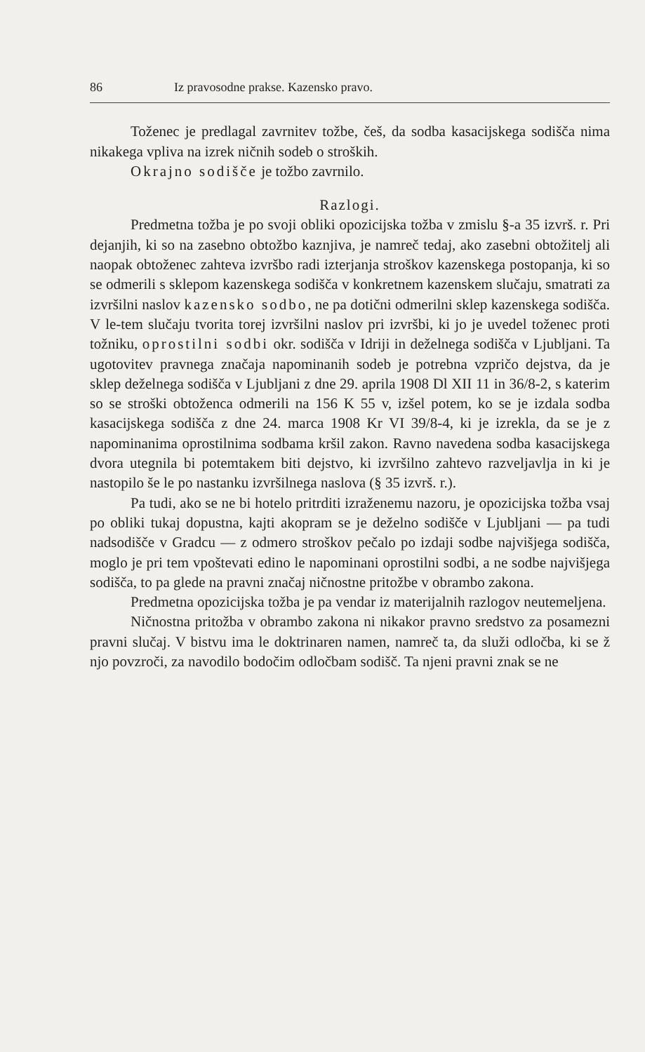86 Iz pravosodne prakse. Kazensko pravo.
Toženec je predlagal zavrnitev tožbe, češ, da sodba kasacijskega sodišča nima nikakega vpliva na izrek ničnih sodeb o stroških.
Okrajno sodišče je tožbo zavrnilo.
Razlogi.
Predmetna tožba je po svoji obliki opozicijska tožba v zmislu §-a 35 izvrš. r. Pri dejanjih, ki so na zasebno obtožbo kaznjiva, je namreč tedaj, ako zasebni obtožitelj ali naopak obtoženec zahteva izvršbo radi izterjanja stroškov kazenskega postopanja, ki so se odmerili s sklepom kazenskega sodišča v konkretnem kazenskem slučaju, smatrati za izvršilni naslov kazensko sodbo, ne pa dotični odmerilni sklep kazenskega sodišča. V le-tem slučaju tvorita torej izvršilni naslov pri izvršbi, ki jo je uvedel toženec proti tožniku, oprostilni sodbi okr. sodišča v Idriji in deželnega sodišča v Ljubljani. Ta ugotovitev pravnega značaja napominanih sodeb je potrebna vzpričo dejstva, da je sklep deželnega sodišča v Ljubljani z dne 29. aprila 1908 Dl XII 11 in 36/8-2, s katerim so se stroški obtoženca odmerili na 156 K 55 v, izšel potem, ko se je izdala sodba kasacijskega sodišča z dne 24. marca 1908 Kr VI 39/8-4, ki je izrekla, da se je z napominanima oprostilnima sodbama kršil zakon. Ravno navedena sodba kasacijskega dvora utegnila bi potemtakem biti dejstvo, ki izvršilno zahtevo razveljavlja in ki je nastopilo še le po nastanku izvršilnega naslova (§ 35 izvrš. r.).
Pa tudi, ako se ne bi hotelo pritrditi izraženemu nazoru, je opozicijska tožba vsaj po obliki tukaj dopustna, kajti akopram se je deželno sodišče v Ljubljani — pa tudi nadsodišče v Gradcu — z odmero stroškov pečalo po izdaji sodbe najvišjega sodišča, moglo je pri tem vpoštevati edino le napominani oprostilni sodbi, a ne sodbe najvišjega sodišča, to pa glede na pravni značaj ničnostne pritožbe v obrambo zakona.
Predmetna opozicijska tožba je pa vendar iz materijalnih razlogov neutemeljena.
Ničnostna pritožba v obrambo zakona ni nikakor pravno sredstvo za posamezni pravni slučaj. V bistvu ima le doktrinaren namen, namreč ta, da služi odločba, ki se ž njo povzroči, za navodilo bodočim odločbam sodišč. Ta njeni pravni znak se ne